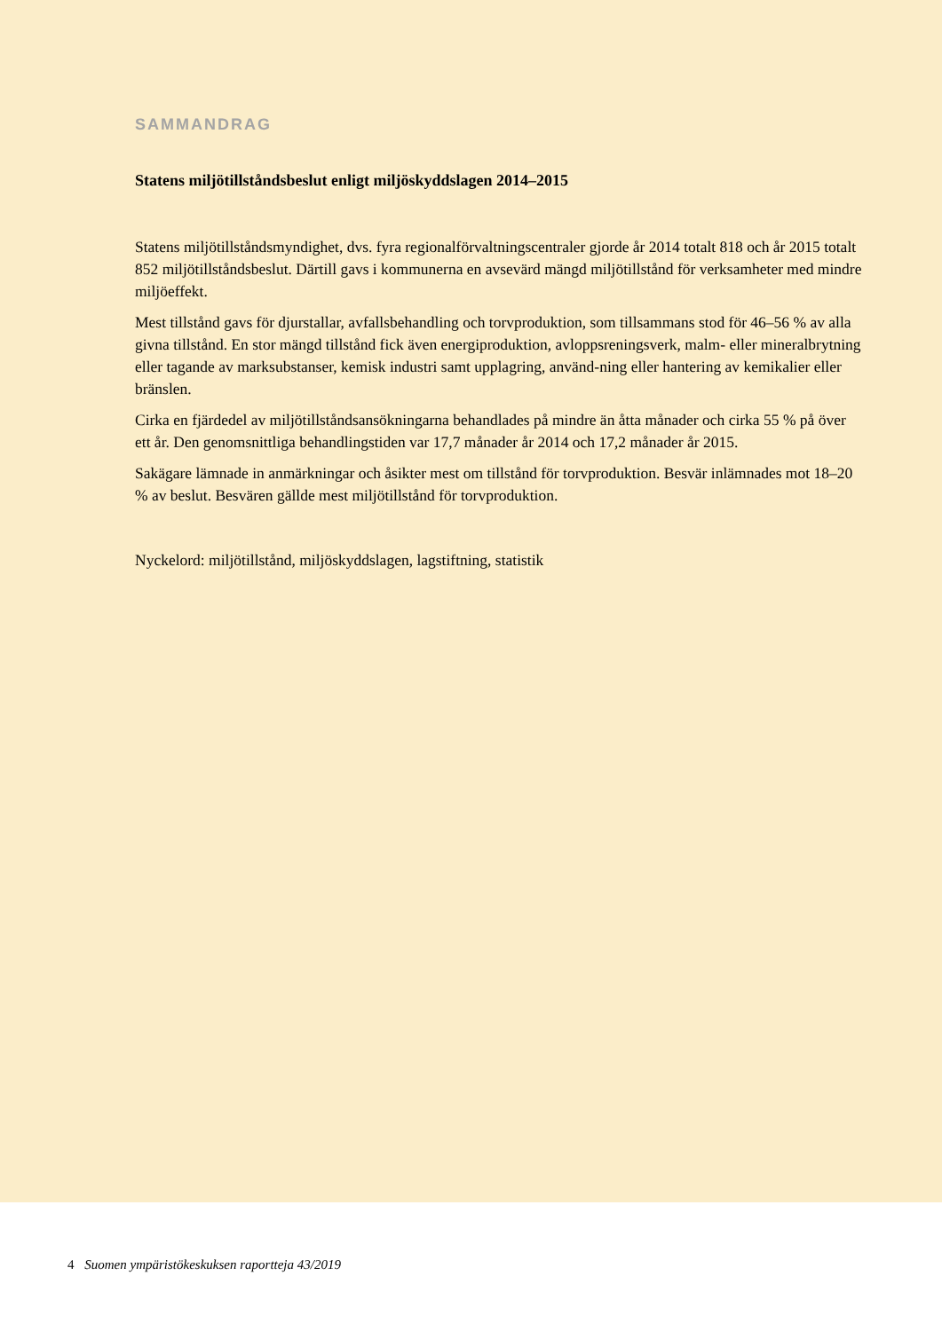SAMMANDRAG
Statens miljötillståndsbeslut enligt miljöskyddslagen 2014–2015
Statens miljötillståndsmyndighet, dvs. fyra regionalförvaltningscentraler gjorde år 2014 totalt 818 och år 2015 totalt 852 miljötillståndsbeslut. Därtill gavs i kommunerna en avsevärd mängd miljötillstånd för verksamheter med mindre miljöeffekt.
Mest tillstånd gavs för djurstallar, avfallsbehandling och torvproduktion, som tillsammans stod för 46–56 % av alla givna tillstånd. En stor mängd tillstånd fick även energiproduktion, avloppsreningsverk, malm- eller mineralbrytning eller tagande av marksubstanser, kemisk industri samt upplagring, använd-ning eller hantering av kemikalier eller bränslen.
Cirka en fjärdedel av miljötillståndsansökningarna behandlades på mindre än åtta månader och cirka 55 % på över ett år. Den genomsnittliga behandlingstiden var 17,7 månader år 2014 och 17,2 månader år 2015.
Sakägare lämnade in anmärkningar och åsikter mest om tillstånd för torvproduktion. Besvär inlämnades mot 18–20 % av beslut. Besvären gällde mest miljötillstånd för torvproduktion.
Nyckelord: miljötillstånd, miljöskyddslagen, lagstiftning, statistik
4 Suomen ympäristökeskuksen raportteja 43/2019